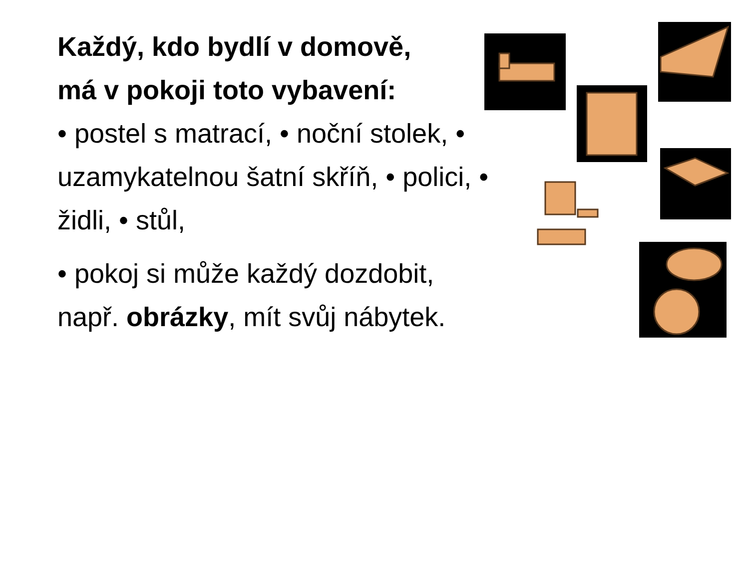Každý, kdo bydlí v domově,
má v pokoji toto vybavení:
• postel s matrací, • noční stolek, • uzamykatelnou šatní skříň, • polici, • židli, • stůl,
• pokoj si může každý dozdobit, např. obrázky, mít svůj nábytek.